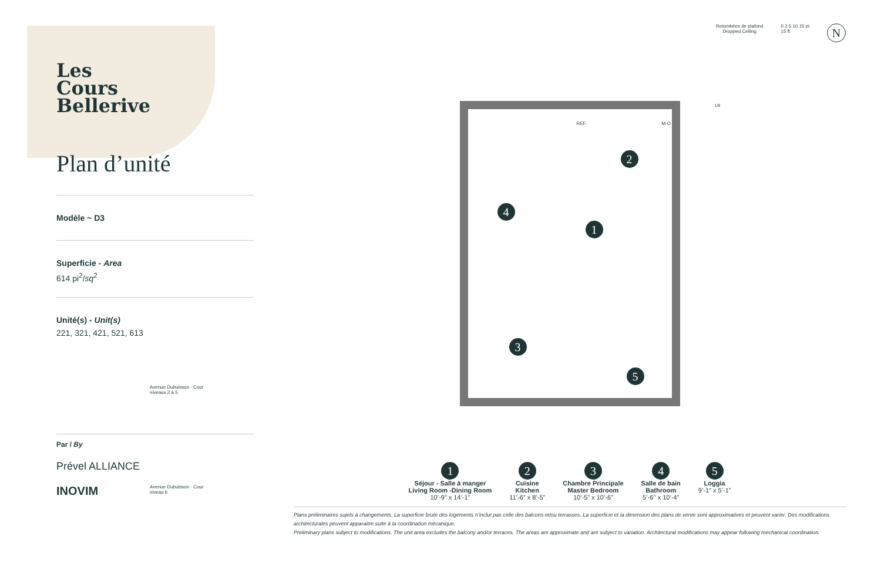Les
Cours
Bellerive
Plan d’unité
Modèle ~ D3
Superficie - Area
614 pi<sup>2</sup>/sq<sup>2</sup>
Unité(s) - Unit(s)
221, 321, 421, 521, 613
Par / By
Prével ALLIANCE
INOVIM
Avenue Dubuisson · Cour
niveaux 2 à 5
Avenue Dubuisson · Cour
niveau 6
Retombées de plafond
Dropped Ceiling
0 2 5 10 15 pi
15 ft
N
1
2
3
4
5
REF. M-O
1/8
1
Séjour - Salle à manger
Living Room -Dining Room
10’-9” x 14’-1”
2
Cuisine
Kitchen
11’-6” x 8’-5”
3
Chambre Principale
Master Bedroom
10’-5” x 10’-6”
4
Salle de bain
Bathroom
5’-6’’ x 10’-4”
5
Loggia
9’-1” x 5’-1”
Plans préliminaires sujets à changements. La superficie brute des logements n’inclut pas celle des balcons et/ou terrasses. La superficie et la dimension des plans de vente sont approximatives et peuvent varier. Des modifications architecturales peuvent apparaitre suite à la coordination mécanique.
Preliminary plans subject to modifications. The unit area excludes the balcony and/or terraces. The areas are approximate and are subject to variation. Architectural modifications may appear following mechanical coordination.